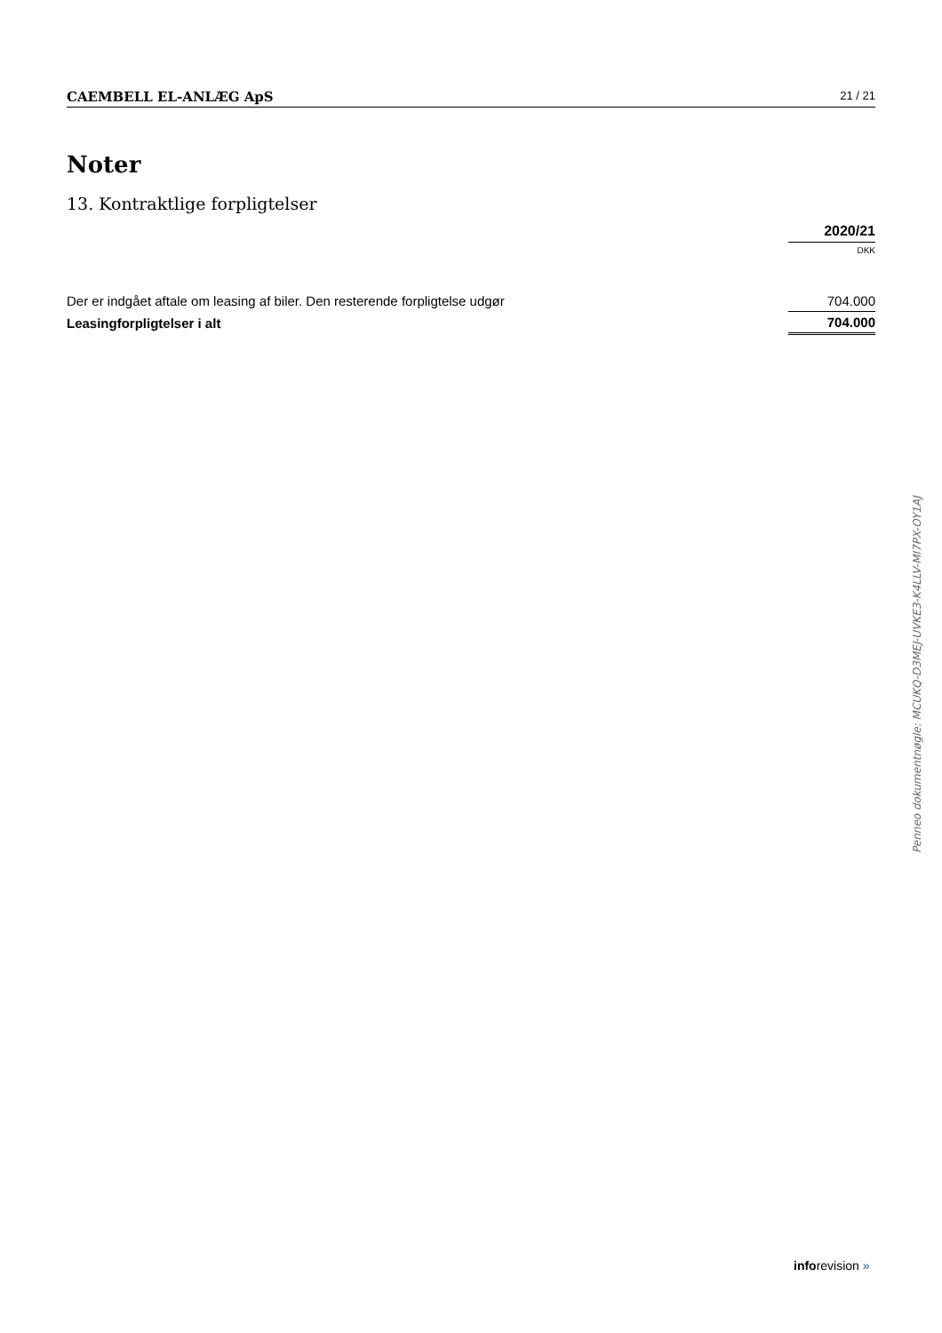CAEMBELL EL-ANLÆG ApS 21 / 21
Noter
13. Kontraktlige forpligtelser
| | 2020/21 |
| --- | --- |
| | DKK |
| Der er indgået aftale om leasing af biler. Den resterende forpligtelse udgør | 704.000 |
| Leasingforpligtelser i alt | 704.000 |
Penneo dokumentnøgle: MCUKQ-D3MEJ-UVKE3-K4LLV-MI7PX-OY1AJ
inforevision »